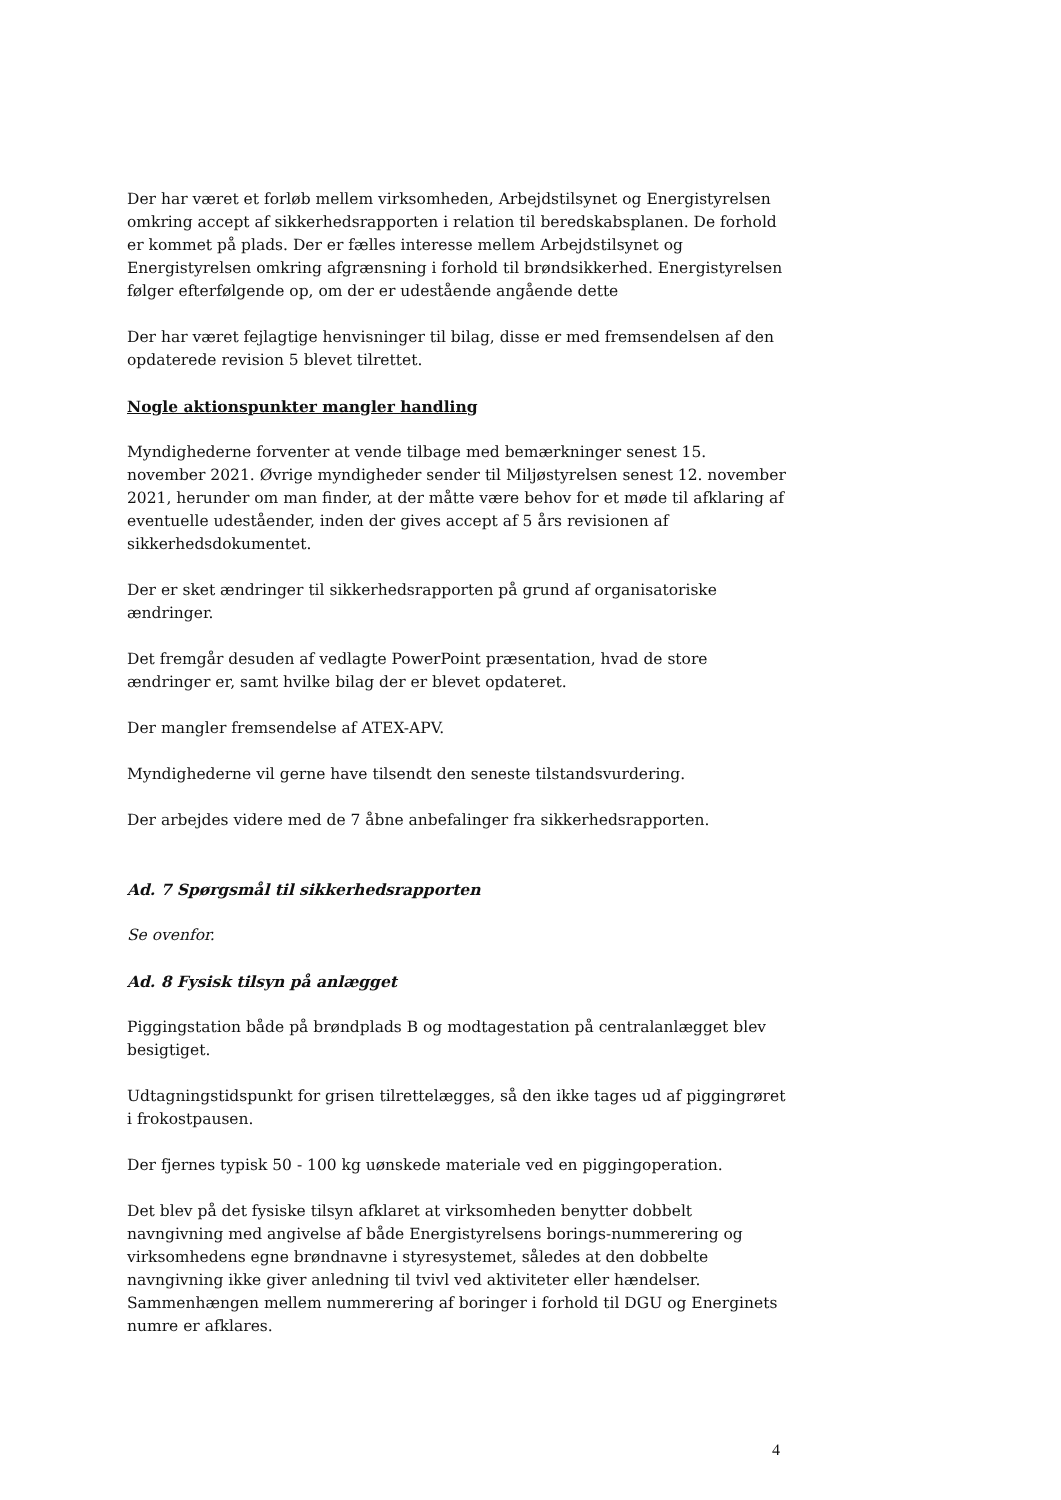Der har været et forløb mellem virksomheden, Arbejdstilsynet og Energistyrelsen omkring accept af sikkerhedsrapporten i relation til beredskabsplanen. De forhold er kommet på plads. Der er fælles interesse mellem Arbejdstilsynet og Energistyrelsen omkring afgrænsning i forhold til brøndsikkerhed. Energistyrelsen følger efterfølgende op, om der er udestående angående dette
Der har været fejlagtige henvisninger til bilag, disse er med fremsendelsen af den opdaterede revision 5 blevet tilrettet.
Nogle aktionspunkter mangler handling
Myndighederne forventer at vende tilbage med bemærkninger senest 15. november 2021. Øvrige myndigheder sender til Miljøstyrelsen senest 12. november 2021, herunder om man finder, at der måtte være behov for et møde til afklaring af eventuelle udeståender, inden der gives accept af 5 års revisionen af sikkerhedsdokumentet.
Der er sket ændringer til sikkerhedsrapporten på grund af organisatoriske ændringer.
Det fremgår desuden af vedlagte PowerPoint præsentation, hvad de store ændringer er, samt hvilke bilag der er blevet opdateret.
Der mangler fremsendelse af ATEX-APV.
Myndighederne vil gerne have tilsendt den seneste tilstandsvurdering.
Der arbejdes videre med de 7 åbne anbefalinger fra sikkerhedsrapporten.
Ad. 7 Spørgsmål til sikkerhedsrapporten
Se ovenfor.
Ad. 8 Fysisk tilsyn på anlægget
Piggingstation både på brøndplads B og modtagestation på centralanlægget blev besigtiget.
Udtagningstidspunkt for grisen tilrettelægges, så den ikke tages ud af piggingrøret i frokostpausen.
Der fjernes typisk 50 - 100 kg uønskede materiale ved en piggingoperation.
Det blev på det fysiske tilsyn afklaret at virksomheden benytter dobbelt navngivning med angivelse af både Energistyrelsens borings-nummerering og virksomhedens egne brøndnavne i styresystemet, således at den dobbelte navngivning ikke giver anledning til tvivl ved aktiviteter eller hændelser. Sammenhængen mellem nummerering af boringer i forhold til DGU og Energinets numre er afklares.
4